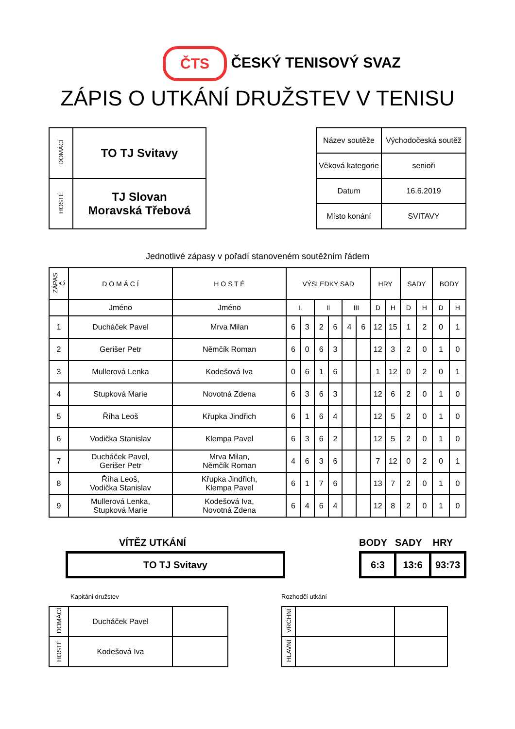ČTS ČESKÝ TENISOVÝ SVAZ
ZÁPIS O UTKÁNÍ DRUŽSTEV V TENISU
| DOMÁCÍ | TO TJ Svitavy |
| HOSTÉ | TJ Slovan Moravská Třebová |
| Název soutěže | Východočeská soutěž |
| Věková kategorie | senioři |
| Datum | 16.6.2019 |
| Místo konání | SVITAVY |
Jednotlivé zápasy v pořadí stanoveném soutěžním řádem
| ZÁPAS Č. | D O M Á C Í | H O S T É | VÝSLEDKY SAD | | | | | | HRY | | SADY | | BODY | |
| --- | --- | --- | --- | --- | --- | --- | --- | --- | --- | --- | --- | --- | --- | --- |
| | Jméno | Jméno | I. | | II | | III | | D | H | D | H | D | H |
| 1 | Ducháček Pavel | Mrva Milan | 6 | 3 | 2 | 6 | 4 | 6 | 12 | 15 | 1 | 2 | 0 | 1 |
| 2 | Gerišer Petr | Němčík Roman | 6 | 0 | 6 | 3 | | | 12 | 3 | 2 | 0 | 1 | 0 |
| 3 | Mullerová Lenka | Kodešová Iva | 0 | 6 | 1 | 6 | | | 1 | 12 | 0 | 2 | 0 | 1 |
| 4 | Stupková Marie | Novotná Zdena | 6 | 3 | 6 | 3 | | | 12 | 6 | 2 | 0 | 1 | 0 |
| 5 | Říha Leoš | Křupka Jindřich | 6 | 1 | 6 | 4 | | | 12 | 5 | 2 | 0 | 1 | 0 |
| 6 | Vodička Stanislav | Klempa Pavel | 6 | 3 | 6 | 2 | | | 12 | 5 | 2 | 0 | 1 | 0 |
| 7 | Ducháček Pavel, Gerišer Petr | Mrva Milan, Němčík Roman | 4 | 6 | 3 | 6 | | | 7 | 12 | 0 | 2 | 0 | 1 |
| 8 | Říha Leoš, Vodička Stanislav | Křupka Jindřich, Klempa Pavel | 6 | 1 | 7 | 6 | | | 13 | 7 | 2 | 0 | 1 | 0 |
| 9 | Mullerová Lenka, Stupková Marie | Kodešová Iva, Novotná Zdena | 6 | 4 | 6 | 4 | | | 12 | 8 | 2 | 0 | 1 | 0 |
VÍTĚZ UTKÁNÍ
| TO TJ Svitavy |
BODY SADY HRY
| 6:3 | 13:6 | 93:73 |
Kapitáni družstev
| DOMÁCÍ | Ducháček Pavel | |
| HOSTÉ | Kodešová Iva | |
Rozhodčí utkání
| VRCHNÍ | | |
| HLAVNÍ | | |